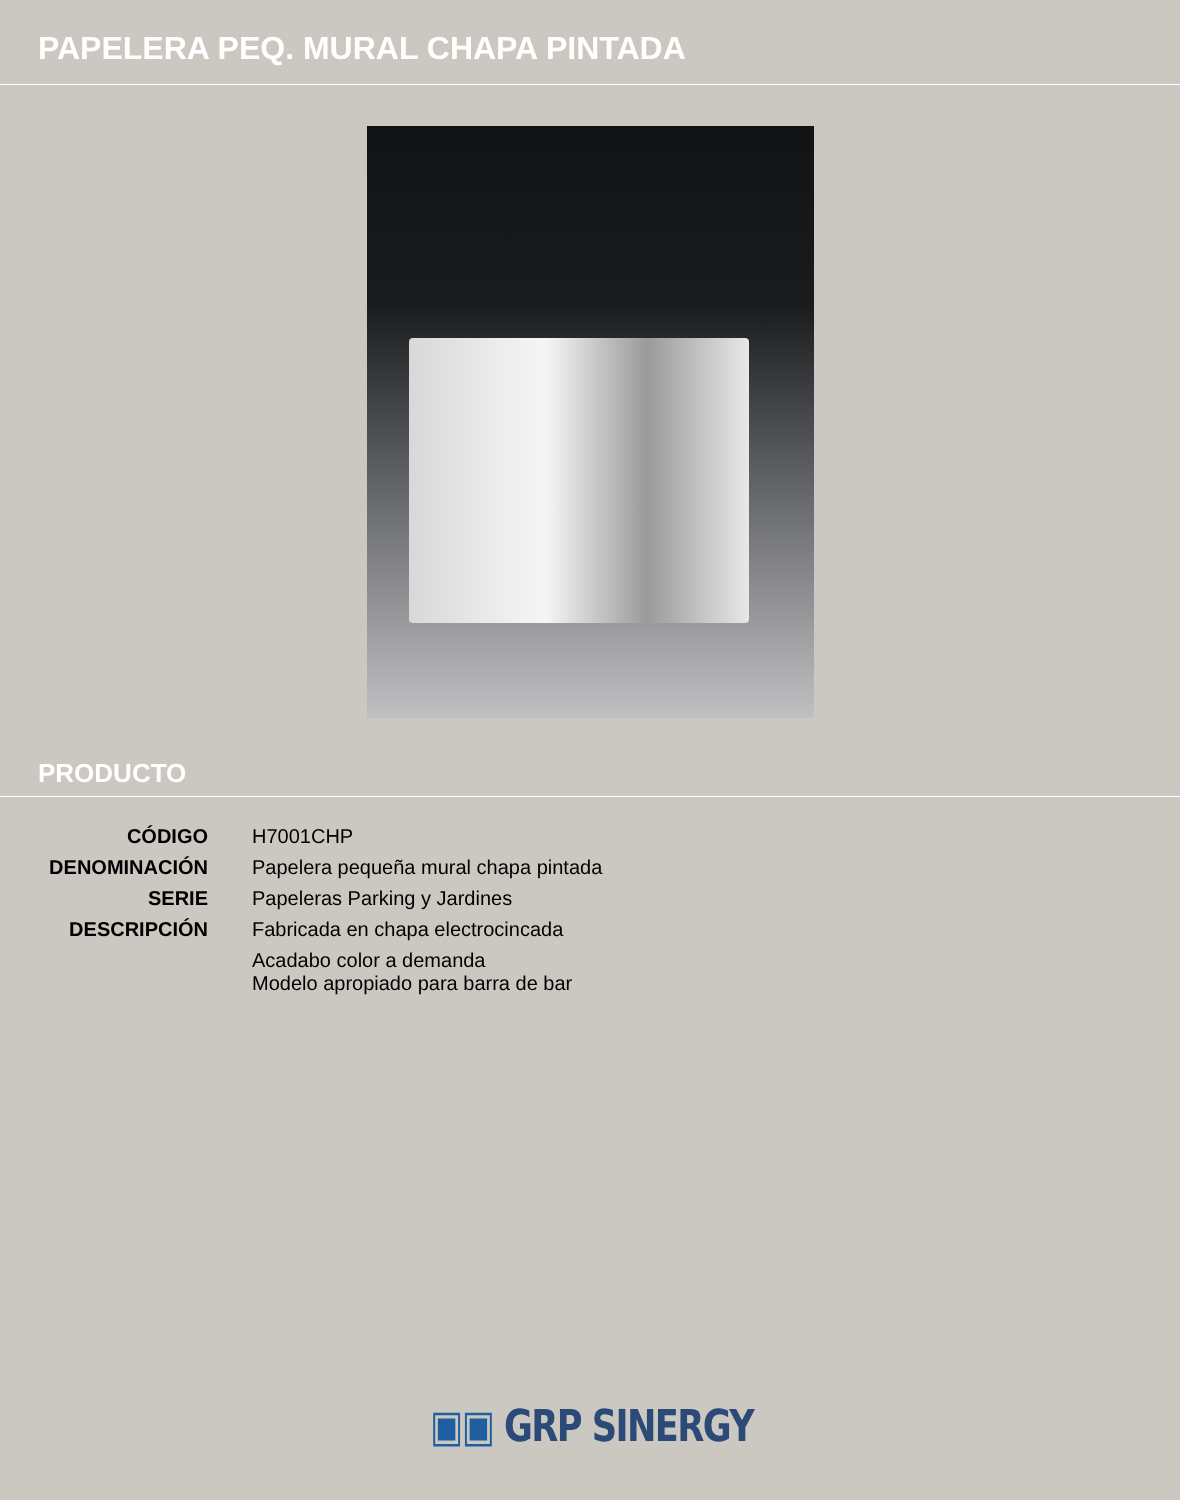PAPELERA PEQ. MURAL CHAPA PINTADA
PRODUCTO
| CÓDIGO | H7001CHP |
| DENOMINACIÓN | Papelera pequeña mural chapa pintada |
| SERIE | Papeleras Parking y Jardines |
| DESCRIPCIÓN | Fabricada en chapa electrocincada |
| | Acadabo color a demanda Modelo apropiado para barra de bar |
▣▣ GRP SINERGY